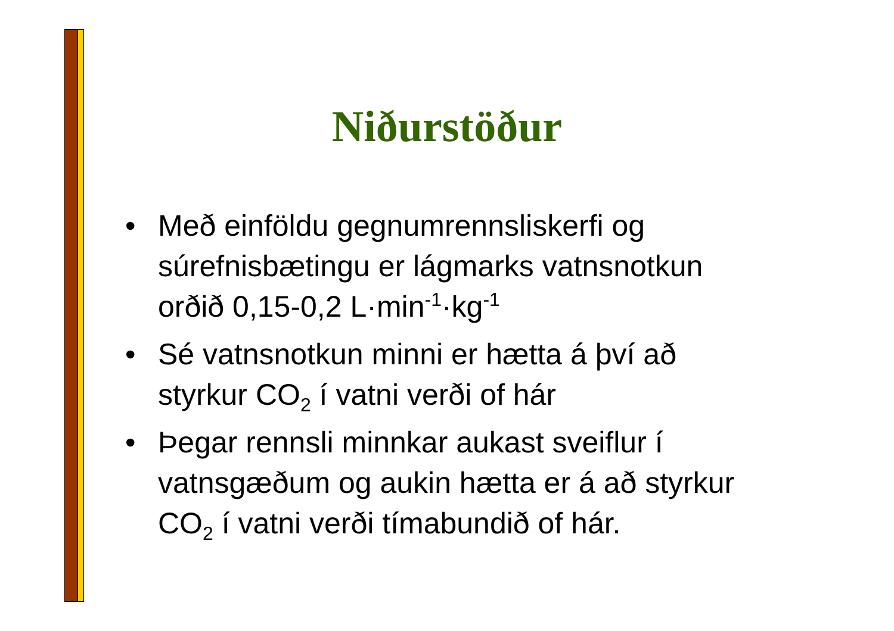Niðurstöður
• Með einföldu gegnumrennsliskerfi og súrefnisbætingu er lágmarks vatnsnotkun orðið 0,15-0,2 L·min<sup>-1</sup>·kg<sup>-1</sup>
• Sé vatnsnotkun minni er hætta á því að styrkur CO<sub>2</sub> í vatni verði of hár
• Þegar rennsli minnkar aukast sveiflur í vatnsgæðum og aukin hætta er á að styrkur CO<sub>2</sub> í vatni verði tímabundið of hár.